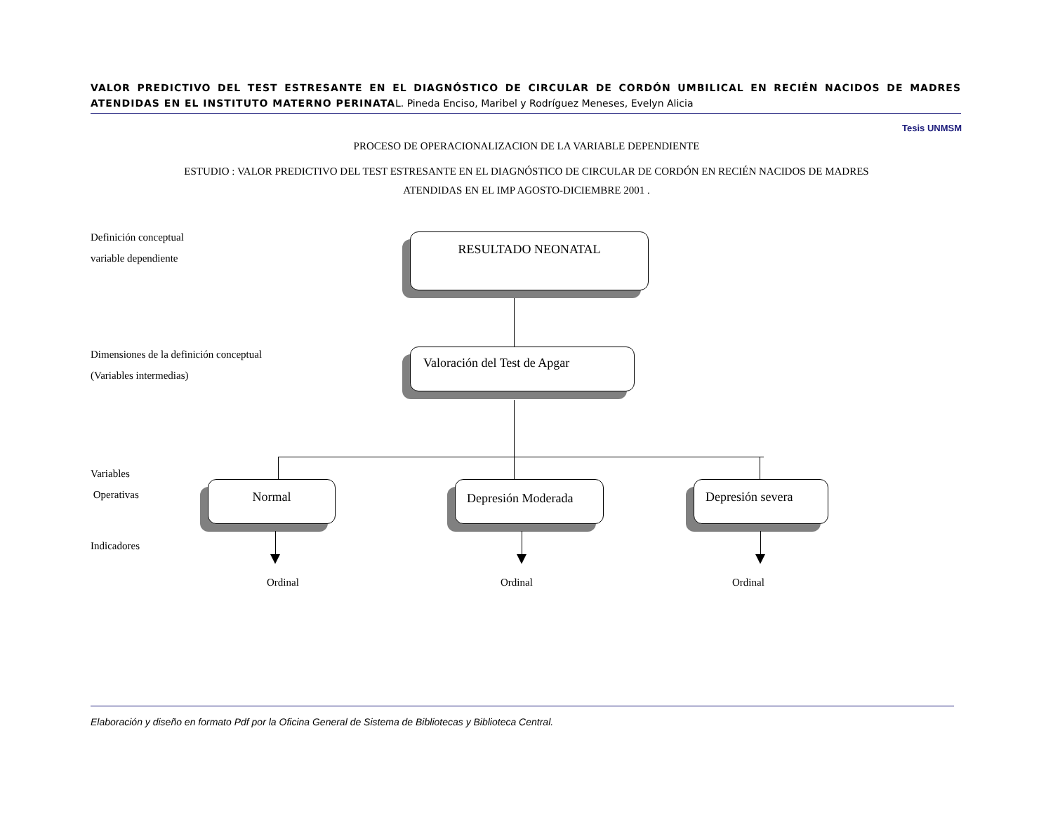VALOR PREDICTIVO DEL TEST ESTRESANTE EN EL DIAGNÓSTICO DE CIRCULAR DE CORDÓN UMBILICAL EN RECIÉN NACIDOS DE MADRES ATENDIDAS EN EL INSTITUTO MATERNO PERINATAL. Pineda Enciso, Maribel y Rodríguez Meneses, Evelyn Alicia
Tesis UNMSM
PROCESO DE OPERACIONALIZACION DE LA VARIABLE DEPENDIENTE
ESTUDIO : VALOR PREDICTIVO DEL TEST ESTRESANTE EN EL DIAGNÓSTICO DE CIRCULAR DE CORDÓN EN RECIÉN NACIDOS DE MADRES
ATENDIDAS EN EL IMP AGOSTO-DICIEMBRE 2001 .
Definición conceptual
variable dependiente
Dimensiones de la definición conceptual
(Variables intermedias)
Variables
Operativas
Indicadores
RESULTADO NEONATAL
Valoración del Test de Apgar
Normal Depresión Moderada Depresión severa
Ordinal Ordinal Ordinal
Elaboración y diseño en formato Pdf por la Oficina General de Sistema de Bibliotecas y Biblioteca Central.